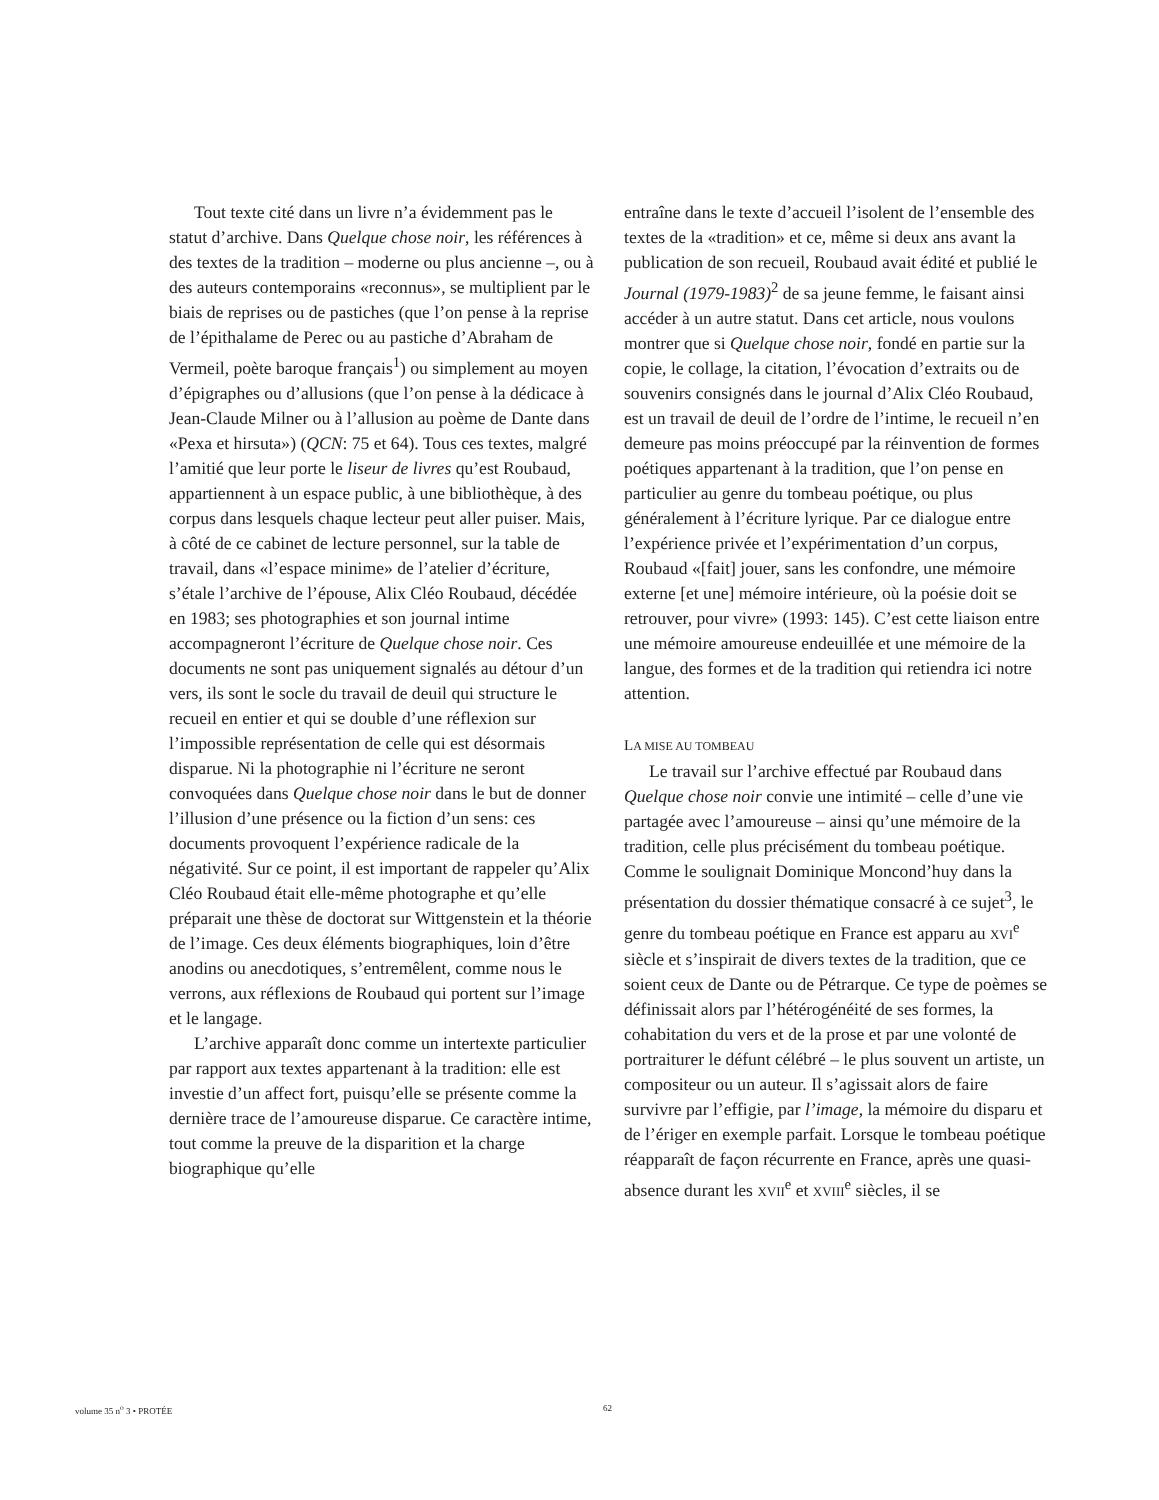Tout texte cité dans un livre n’a évidemment pas le statut d’archive. Dans Quelque chose noir, les références à des textes de la tradition – moderne ou plus ancienne –, ou à des auteurs contemporains «reconnus», se multiplient par le biais de reprises ou de pastiches (que l’on pense à la reprise de l’épithalame de Perec ou au pastiche d’Abraham de Vermeil, poète baroque français<sup>1</sup>) ou simplement au moyen d’épigraphes ou d’allusions (que l’on pense à la dédicace à Jean-Claude Milner ou à l’allusion au poème de Dante dans «Pexa et hirsuta») (QCN: 75 et 64). Tous ces textes, malgré l’amitié que leur porte le liseur de livres qu’est Roubaud, appartiennent à un espace public, à une bibliothèque, à des corpus dans lesquels chaque lecteur peut aller puiser. Mais, à côté de ce cabinet de lecture personnel, sur la table de travail, dans «l’espace minime» de l’atelier d’écriture, s’étale l’archive de l’épouse, Alix Cléo Roubaud, décédée en 1983; ses photographies et son journal intime accompagneront l’écriture de Quelque chose noir. Ces documents ne sont pas uniquement signalés au détour d’un vers, ils sont le socle du travail de deuil qui structure le recueil en entier et qui se double d’une réflexion sur l’impossible représentation de celle qui est désormais disparue. Ni la photographie ni l’écriture ne seront convoquées dans Quelque chose noir dans le but de donner l’illusion d’une présence ou la fiction d’un sens: ces documents provoquent l’expérience radicale de la négativité. Sur ce point, il est important de rappeler qu’Alix Cléo Roubaud était elle-même photographe et qu’elle préparait une thèse de doctorat sur Wittgenstein et la théorie de l’image. Ces deux éléments biographiques, loin d’être anodins ou anecdotiques, s’entremêlent, comme nous le verrons, aux réflexions de Roubaud qui portent sur l’image et le langage.
L’archive apparaît donc comme un intertexte particulier par rapport aux textes appartenant à la tradition: elle est investie d’un affect fort, puisqu’elle se présente comme la dernière trace de l’amoureuse disparue. Ce caractère intime, tout comme la preuve de la disparition et la charge biographique qu’elle
entraîne dans le texte d’accueil l’isolent de l’ensemble des textes de la «tradition» et ce, même si deux ans avant la publication de son recueil, Roubaud avait édité et publié le Journal (1979-1983)<sup>2</sup> de sa jeune femme, le faisant ainsi accéder à un autre statut. Dans cet article, nous voulons montrer que si Quelque chose noir, fondé en partie sur la copie, le collage, la citation, l’évocation d’extraits ou de souvenirs consignés dans le journal d’Alix Cléo Roubaud, est un travail de deuil de l’ordre de l’intime, le recueil n’en demeure pas moins préoccupé par la réinvention de formes poétiques appartenant à la tradition, que l’on pense en particulier au genre du tombeau poétique, ou plus généralement à l’écriture lyrique. Par ce dialogue entre l’expérience privée et l’expérimentation d’un corpus, Roubaud «[fait] jouer, sans les confondre, une mémoire externe [et une] mémoire intérieure, où la poésie doit se retrouver, pour vivre» (1993: 145). C’est cette liaison entre une mémoire amoureuse endeuillée et une mémoire de la langue, des formes et de la tradition qui retiendra ici notre attention.
LA MISE AU TOMBEAU
Le travail sur l’archive effectué par Roubaud dans Quelque chose noir convie une intimité – celle d’une vie partagée avec l’amoureuse – ainsi qu’une mémoire de la tradition, celle plus précisément du tombeau poétique. Comme le soulignait Dominique Moncond’huy dans la présentation du dossier thématique consacré à ce sujet<sup>3</sup>, le genre du tombeau poétique en France est apparu au XVI<sup>e</sup> siècle et s’inspirait de divers textes de la tradition, que ce soient ceux de Dante ou de Pétrarque. Ce type de poèmes se définissait alors par l’hétérogénéité de ses formes, la cohabitation du vers et de la prose et par une volonté de portraiturer le défunt célébré – le plus souvent un artiste, un compositeur ou un auteur. Il s’agissait alors de faire survivre par l’effigie, par l’image, la mémoire du disparu et de l’ériger en exemple parfait. Lorsque le tombeau poétique réapparaît de façon récurrente en France, après une quasi-absence durant les XVII<sup>e</sup> et XVIII<sup>e</sup> siècles, il se
volume 35 n<sup>o</sup> 3 • PROTÉE 62